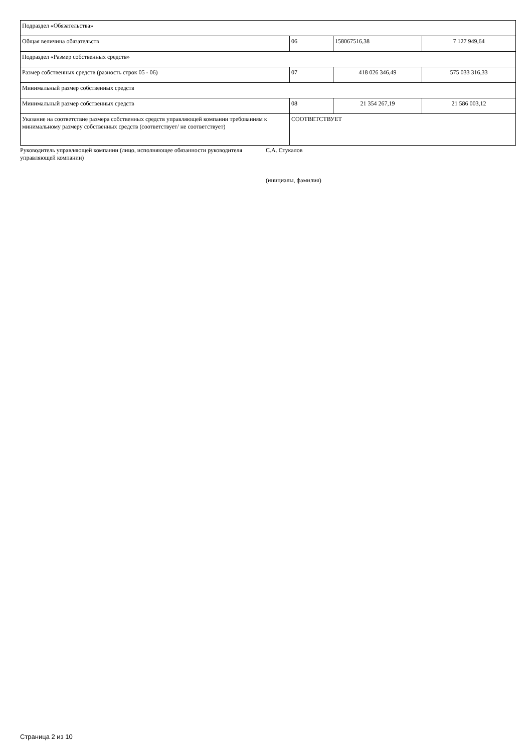| Подраздел «Обязательства» | | | |
| Общая величина обязательств | 06 | 158067516,38 | 7 127 949,64 |
| Подраздел «Размер собственных средств» | | | |
| Размер собственных средств (разность строк 05 - 06) | 07 | 418 026 346,49 | 575 033 316,33 |
| Минимальный размер собственных средств | | | |
| Минимальный размер собственных средств | 08 | 21 354 267,19 | 21 586 003,12 |
| Указание на соответствие размера собственных средств управляющей компании требованиям к минимальному размеру собственных средств (соответствует/ не соответствует) | СООТВЕТСТВУЕТ | | |
Руководитель управляющей компании (лицо, исполняющее обязанности руководителя управляющей компании)
С.А. Стукалов
(инициалы, фамилия)
Страница 2 из 10